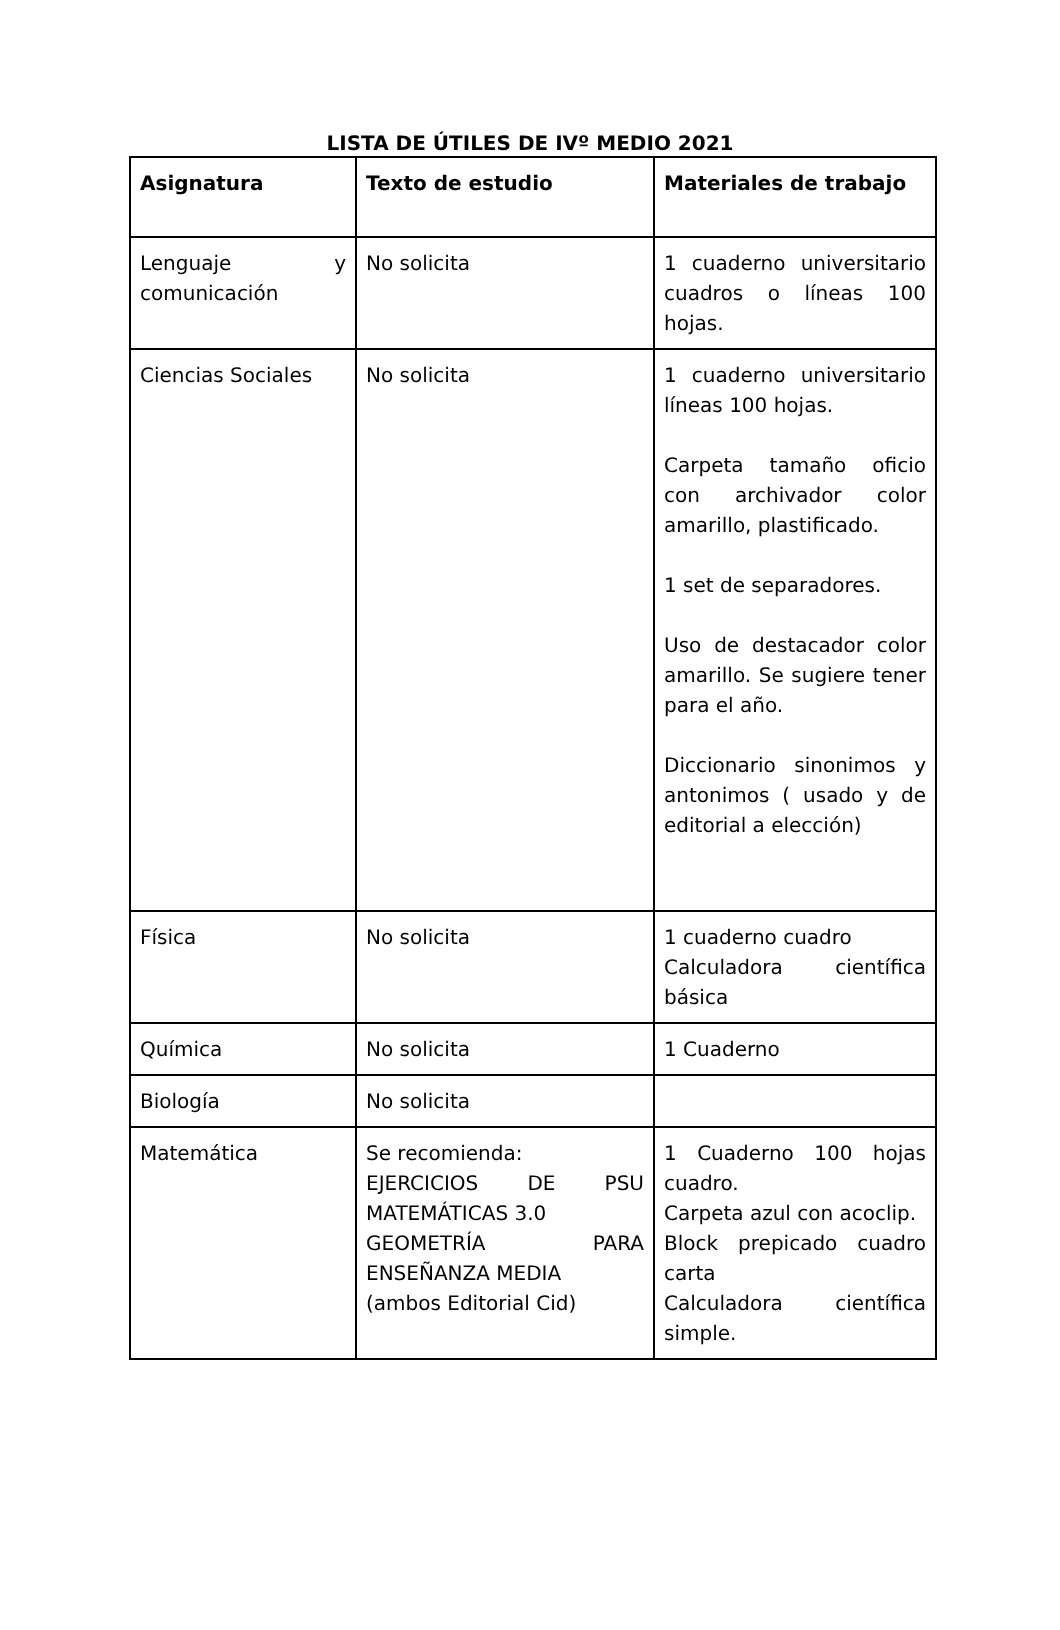LISTA DE ÚTILES DE IVº MEDIO 2021
| Asignatura | Texto de estudio | Materiales de trabajo |
| --- | --- | --- |
| Lenguaje y comunicación | No solicita | 1 cuaderno universitario cuadros o líneas 100 hojas. |
| Ciencias Sociales | No solicita | 1 cuaderno universitario líneas 100 hojas. Carpeta tamaño oficio con archivador color amarillo, plastificado. 1 set de separadores. Uso de destacador color amarillo. Se sugiere tener para el año. Diccionario sinonimos y antonimos ( usado y de editorial a elección) |
| Física | No solicita | 1 cuaderno cuadro Calculadora científica básica |
| Química | No solicita | 1 Cuaderno |
| Biología | No solicita | |
| Matemática | Se recomienda: EJERCICIOS DE PSU MATEMÁTICAS 3.0 GEOMETRÍA PARA ENSEÑANZA MEDIA (ambos Editorial Cid) | 1 Cuaderno 100 hojas cuadro. Carpeta azul con acoclip. Block prepicado cuadro carta Calculadora científica simple. |